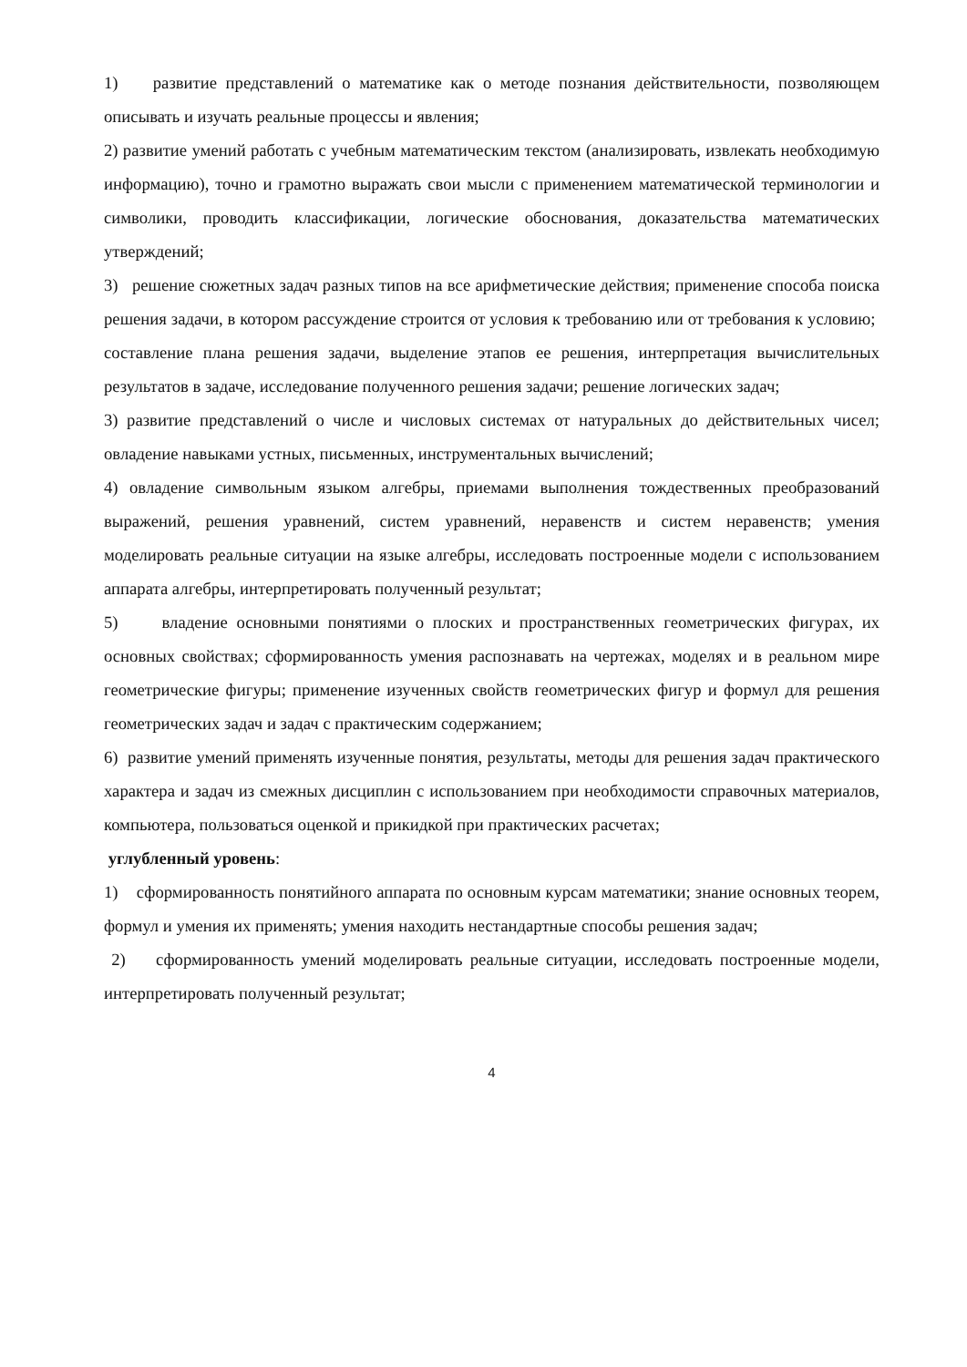1) развитие представлений о математике как о методе познания действительности, позволяющем описывать и изучать реальные процессы и явления;
2) развитие умений работать с учебным математическим текстом (анализировать, извлекать необходимую информацию), точно и грамотно выражать свои мысли с применением математической терминологии и символики, проводить классификации, логические обоснования, доказательства математических утверждений;
3) решение сюжетных задач разных типов на все арифметические действия; применение способа поиска решения задачи, в котором рассуждение строится от условия к требованию или от требования к условию; составление плана решения задачи, выделение этапов ее решения, интерпретация вычислительных результатов в задаче, исследование полученного решения задачи; решение логических задач;
3) развитие представлений о числе и числовых системах от натуральных до действительных чисел; овладение навыками устных, письменных, инструментальных вычислений;
4) овладение символьным языком алгебры, приемами выполнения тождественных преобразований выражений, решения уравнений, систем уравнений, неравенств и систем неравенств; умения моделировать реальные ситуации на языке алгебры, исследовать построенные модели с использованием аппарата алгебры, интерпретировать полученный результат;
5) владение основными понятиями о плоских и пространственных геометрических фигурах, их основных свойствах; сформированность умения распознавать на чертежах, моделях и в реальном мире геометрические фигуры; применение изученных свойств геометрических фигур и формул для решения геометрических задач и задач с практическим содержанием;
6) развитие умений применять изученные понятия, результаты, методы для решения задач практического характера и задач из смежных дисциплин с использованием при необходимости справочных материалов, компьютера, пользоваться оценкой и прикидкой при практических расчетах;
углубленный уровень:
1) сформированность понятийного аппарата по основным курсам математики; знание основных теорем, формул и умения их применять; умения находить нестандартные способы решения задач;
2) сформированность умений моделировать реальные ситуации, исследовать построенные модели, интерпретировать полученный результат;
4